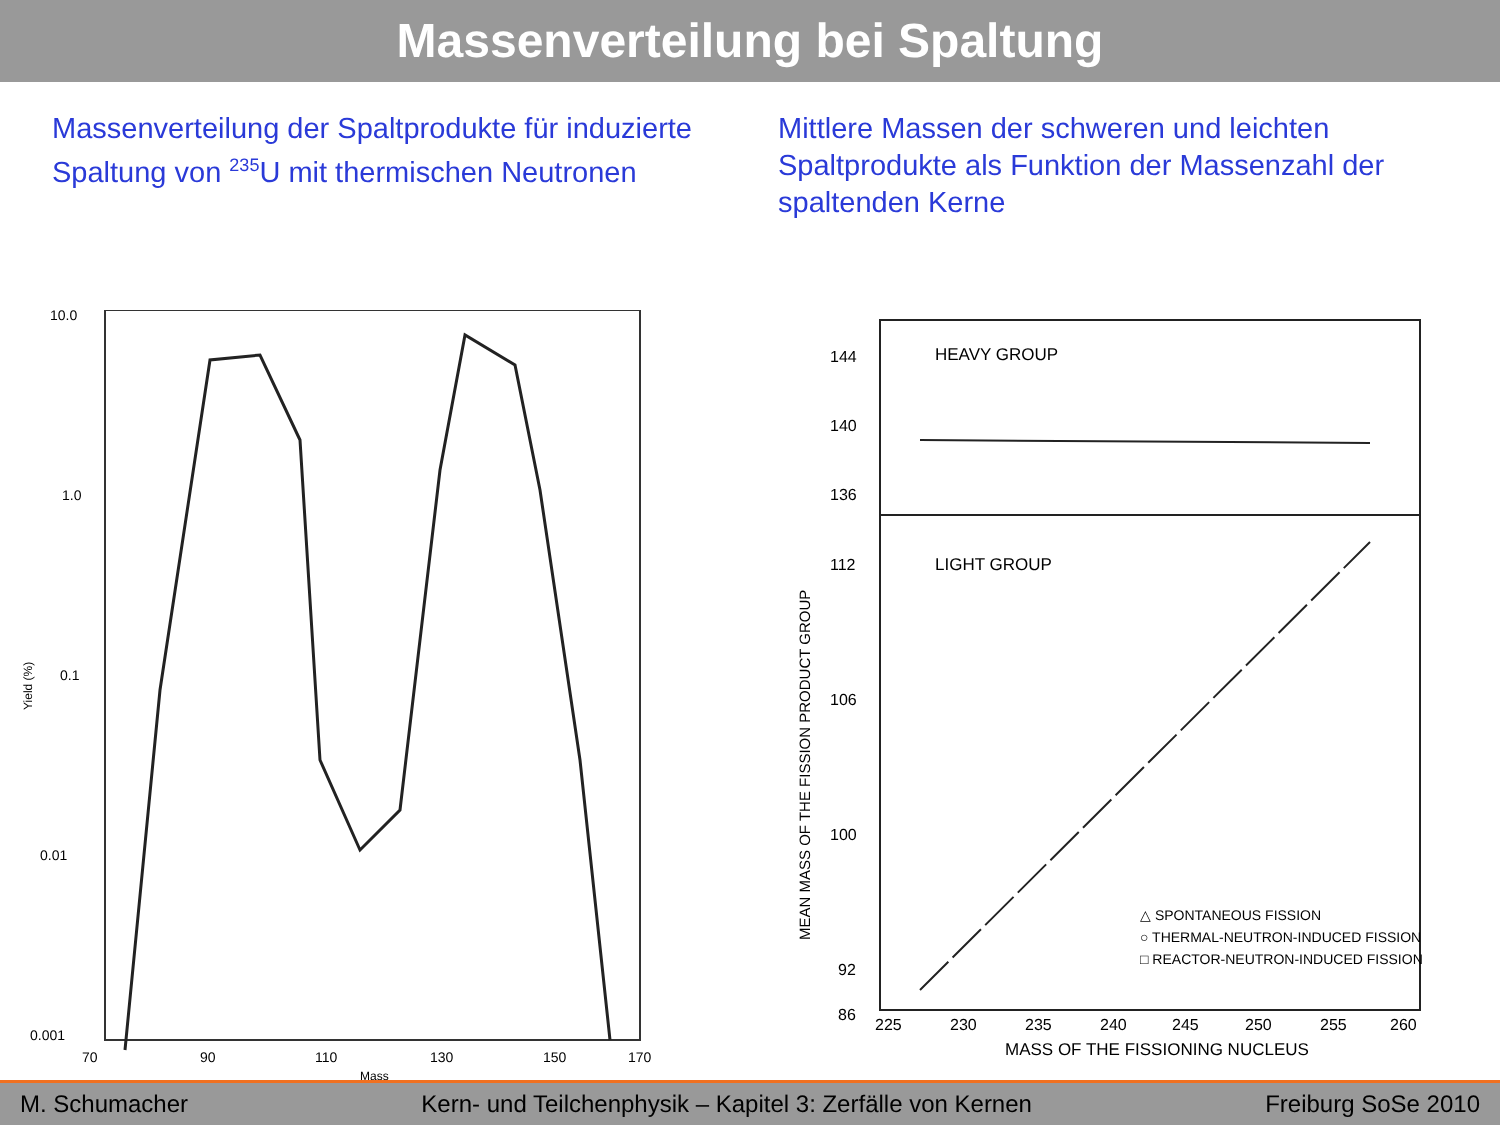Massenverteilung bei Spaltung
Massenverteilung der Spaltprodukte für induzierte Spaltung von <sup>235</sup>U mit thermischen Neutronen
10.0
1.0
0.1
0.01
0.001
Yield (%)
70
90
110
130
150
170
Mass
Mittlere Massen der schweren und leichten Spaltprodukte als Funktion der Massenzahl der spaltenden Kerne
HEAVY GROUP
LIGHT GROUP
144
140
136
112
106
100
92
86
225
230
235
240
245
250
255
260
MASS OF THE FISSIONING NUCLEUS
MEAN MASS OF THE FISSION PRODUCT GROUP
△ SPONTANEOUS FISSION
○ THERMAL-NEUTRON-INDUCED FISSION
□ REACTOR-NEUTRON-INDUCED FISSION
M. Schumacher Kern- und Teilchenphysik – Kapitel 3: Zerfälle von Kernen Freiburg SoSe 2010